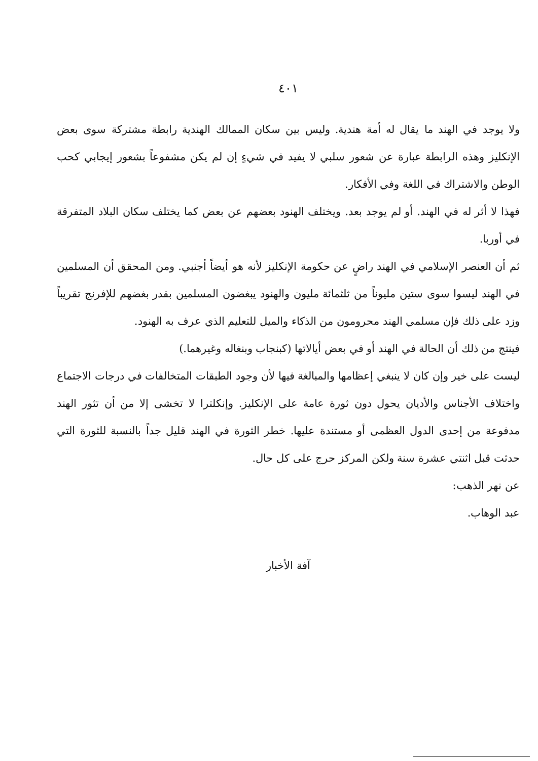٤٠١
ولا يوجد في الهند ما يقال له أمة هندية. وليس بين سكان الممالك الهندية رابطة مشتركة سوى بعض الإنكليز وهذه الرابطة عبارة عن شعور سلبي لا يفيد في شيءٍ إن لم يكن مشفوعاً بشعور إيجابي كحب الوطن والاشتراك في اللغة وفي الأفكار.
فهذا لا أثر له في الهند. أو لم يوجد بعد. ويختلف الهنود بعضهم عن بعض كما يختلف سكان البلاد المتفرقة في أوربا.
ثم أن العنصر الإسلامي في الهند راضٍ عن حكومة الإنكليز لأنه هو أيضاً أجنبي. ومن المحقق أن المسلمين في الهند ليسوا سوى ستين مليوناً من ثلثمائة مليون والهنود يبغضون المسلمين بقدر بغضهم للإفرنج تقريباً وزد على ذلك فإن مسلمي الهند محرومون من الذكاء والميل للتعليم الذي عرف به الهنود.
فينتج من ذلك أن الحالة في الهند أو في بعض أيالاتها (كبنجاب وبنغاله وغيرهما.)
ليست على خير وإن كان لا ينبغي إعظامها والمبالغة فيها لأن وجود الطبقات المتخالفات في درجات الاجتماع واختلاف الأجناس والأديان يحول دون ثورة عامة على الإنكليز. وإنكلترا لا تخشى إلا من أن تثور الهند مدفوعة من إحدى الدول العظمى أو مستندة عليها. خطر الثورة في الهند قليل جداً بالنسبة للثورة التي حدثت قبل اثنتي عشرة سنة ولكن المركز حرج على كل حال.
عن نهر الذهب:
عبد الوهاب.
آفة الأخبار